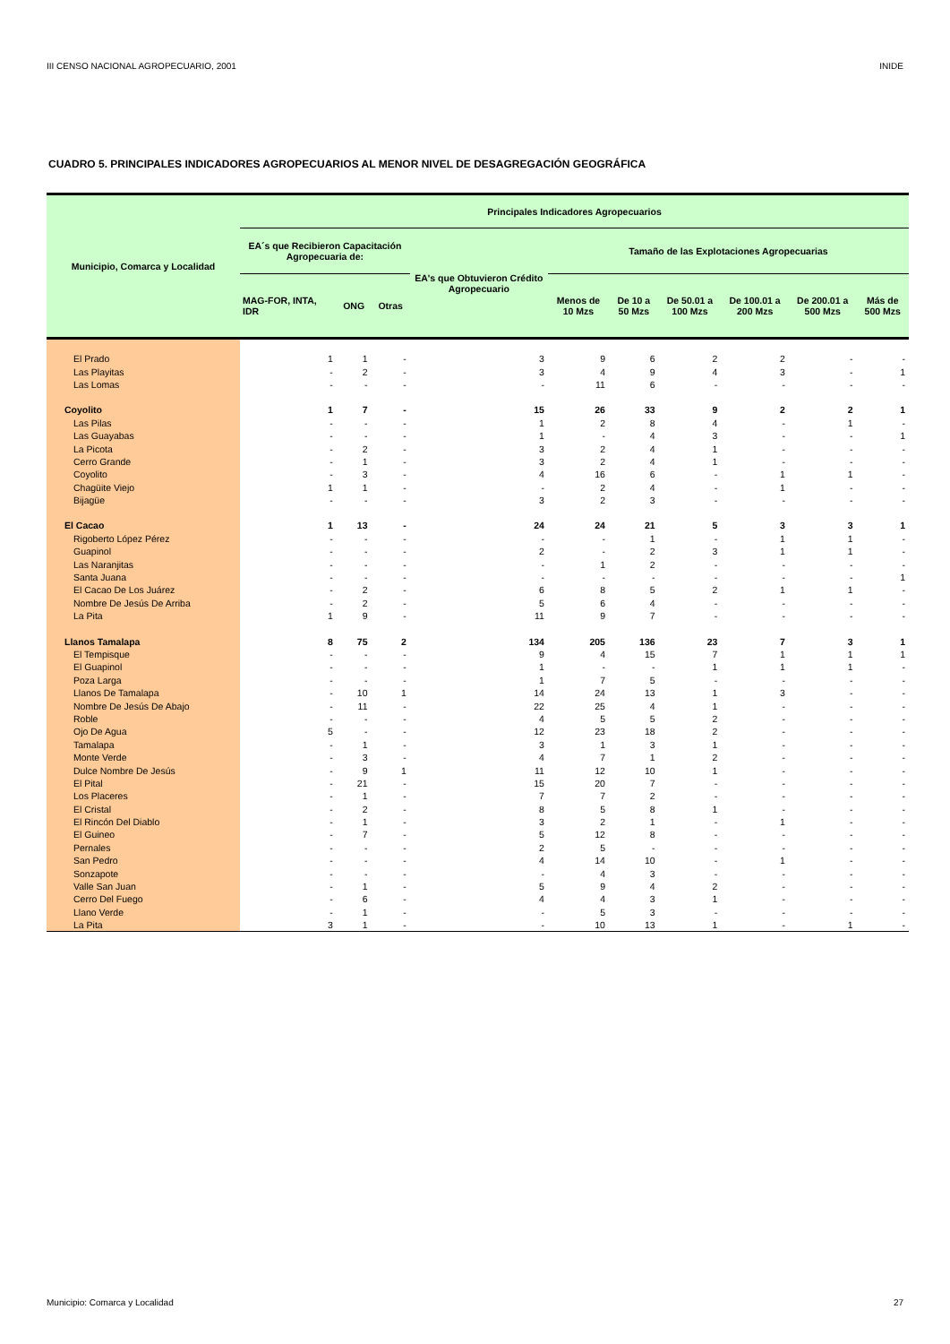III CENSO NACIONAL AGROPECUARIO, 2001 INIDE
CUADRO 5. PRINCIPALES INDICADORES AGROPECUARIOS AL MENOR NIVEL DE DESAGREGACIÓN GEOGRÁFICA
| Municipio, Comarca y Localidad | Principales Indicadores Agropecuarios | | | | | | | | | |
| --- | --- | --- | --- | --- | --- | --- | --- | --- | --- | --- |
| | EA´s que Recibieron Capacitación Agropecuaria de: | | | EA's que Obtuvieron Crédito Agropecuario | Tamaño de las Explotaciones Agropecuarias | | | | | |
| | MAG-FOR, INTA, IDR | ONG | Otras | | Menos de 10 Mzs | De 10 a 50 Mzs | De 50.01 a 100 Mzs | De 100.01 a 200 Mzs | De 200.01 a 500 Mzs | Más de 500 Mzs |
| El Prado | 1 | 1 | - | 3 | 9 | 6 | 2 | 2 | - | - |
| Las Playitas | - | 2 | - | 3 | 4 | 9 | 4 | 3 | - | 1 |
| Las Lomas | - | - | - | - | 11 | 6 | - | - | - | - |
| Coyolito | 1 | 7 | - | 15 | 26 | 33 | 9 | 2 | 2 | 1 |
| Las Pilas | - | - | - | 1 | 2 | 8 | 4 | - | 1 | - |
| Las Guayabas | - | - | - | 1 | - | 4 | 3 | - | - | 1 |
| La Picota | - | 2 | - | 3 | 2 | 4 | 1 | - | - | - |
| Cerro Grande | - | 1 | - | 3 | 2 | 4 | 1 | - | - | - |
| Coyolito | - | 3 | - | 4 | 16 | 6 | - | 1 | 1 | - |
| Chagüite Viejo | 1 | 1 | - | - | 2 | 4 | - | 1 | - | - |
| Bijagüe | - | - | - | 3 | 2 | 3 | - | - | - | - |
| El Cacao | 1 | 13 | - | 24 | 24 | 21 | 5 | 3 | 3 | 1 |
| Rigoberto López Pérez | - | - | - | - | - | 1 | - | 1 | 1 | - |
| Guapinol | - | - | - | 2 | - | 2 | 3 | 1 | 1 | - |
| Las Naranjitas | - | - | - | - | 1 | 2 | - | - | - | - |
| Santa Juana | - | - | - | - | - | - | - | - | - | 1 |
| El Cacao De Los Juárez | - | 2 | - | 6 | 8 | 5 | 2 | 1 | 1 | - |
| Nombre De Jesús De Arriba | - | 2 | - | 5 | 6 | 4 | - | - | - | - |
| La Pita | 1 | 9 | - | 11 | 9 | 7 | - | - | - | - |
| Llanos Tamalapa | 8 | 75 | 2 | 134 | 205 | 136 | 23 | 7 | 3 | 1 |
| El Tempisque | - | - | - | 9 | 4 | 15 | 7 | 1 | 1 | 1 |
| El Guapinol | - | - | - | 1 | - | - | 1 | 1 | 1 | - |
| Poza Larga | - | - | - | 1 | 7 | 5 | - | - | - | - |
| Llanos De Tamalapa | - | 10 | 1 | 14 | 24 | 13 | 1 | 3 | - | - |
| Nombre De Jesús De Abajo | - | 11 | - | 22 | 25 | 4 | 1 | - | - | - |
| Roble | - | - | - | 4 | 5 | 5 | 2 | - | - | - |
| Ojo De Agua | 5 | - | - | 12 | 23 | 18 | 2 | - | - | - |
| Tamalapa | - | 1 | - | 3 | 1 | 3 | 1 | - | - | - |
| Monte Verde | - | 3 | - | 4 | 7 | 1 | 2 | - | - | - |
| Dulce Nombre De Jesús | - | 9 | 1 | 11 | 12 | 10 | 1 | - | - | - |
| El Pital | - | 21 | - | 15 | 20 | 7 | - | - | - | - |
| Los Placeres | - | 1 | - | 7 | 7 | 2 | - | - | - | - |
| El Cristal | - | 2 | - | 8 | 5 | 8 | 1 | - | - | - |
| El Rincón Del Diablo | - | 1 | - | 3 | 2 | 1 | - | 1 | - | - |
| El Guineo | - | 7 | - | 5 | 12 | 8 | - | - | - | - |
| Pernales | - | - | - | 2 | 5 | - | - | - | - | - |
| San Pedro | - | - | - | 4 | 14 | 10 | - | 1 | - | - |
| Sonzapote | - | - | - | - | 4 | 3 | - | - | - | - |
| Valle San Juan | - | 1 | - | 5 | 9 | 4 | 2 | - | - | - |
| Cerro Del Fuego | - | 6 | - | 4 | 4 | 3 | 1 | - | - | - |
| Llano Verde | - | 1 | - | - | 5 | 3 | - | - | - | - |
| La Pita | 3 | 1 | - | - | 10 | 13 | 1 | - | 1 | - |
Municipio: Comarca y Localidad 27